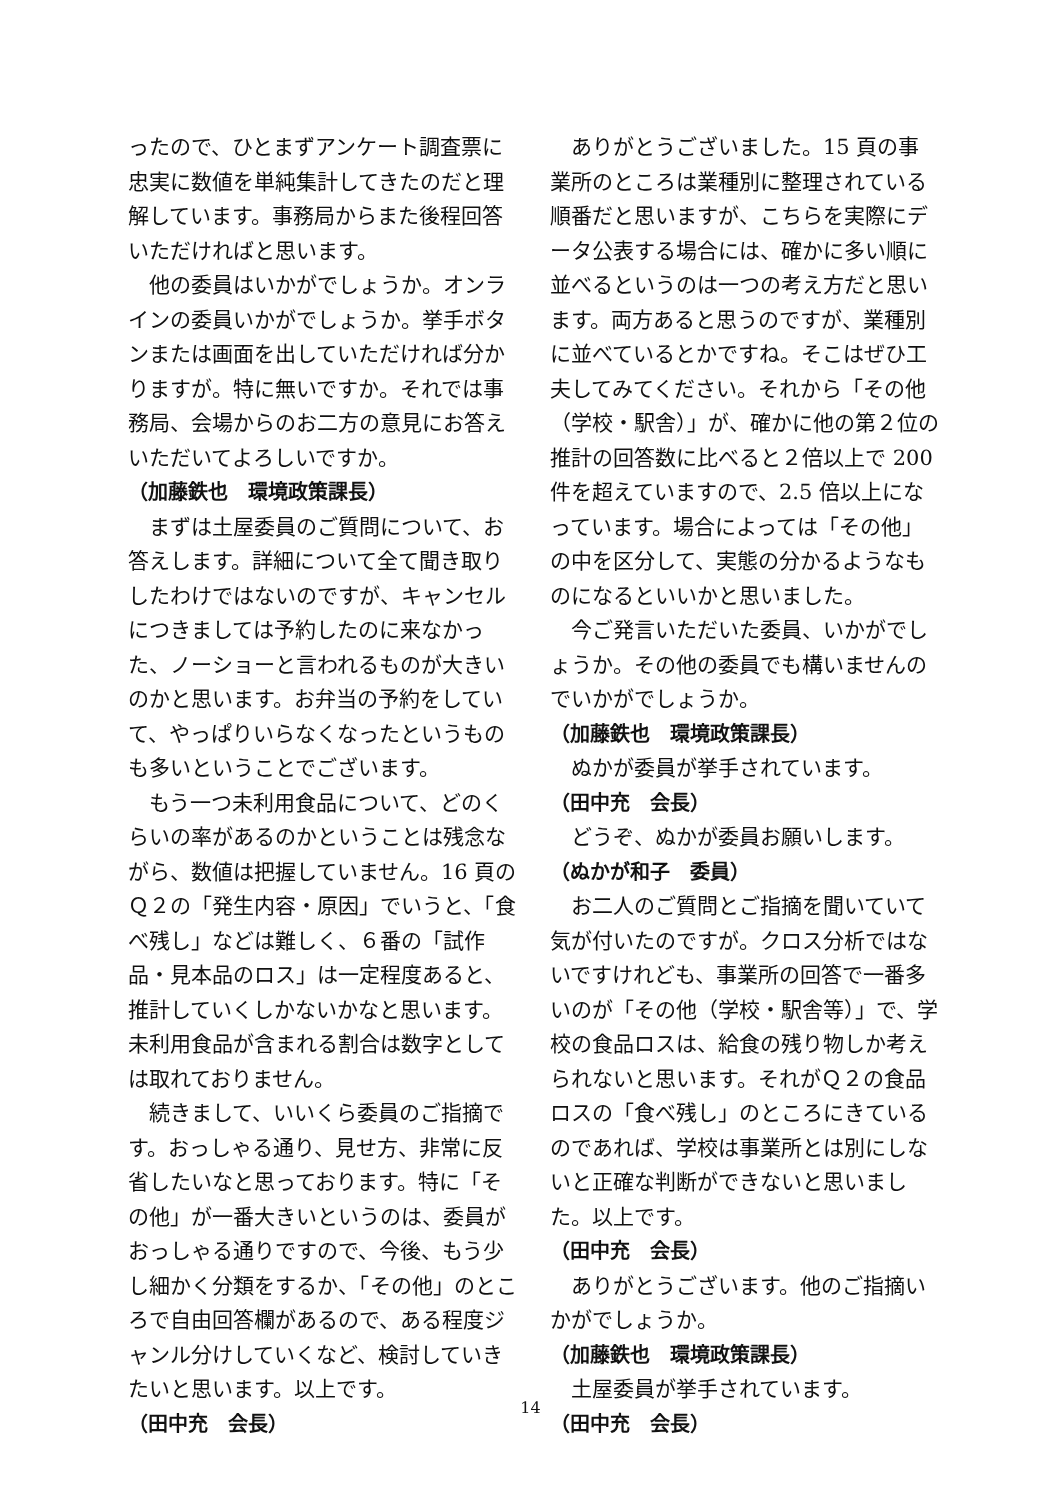ったので、ひとまずアンケート調査票に忠実に数値を単純集計してきたのだと理解しています。事務局からまた後程回答いただければと思います。
他の委員はいかがでしょうか。オンラインの委員いかがでしょうか。挙手ボタンまたは画面を出していただければ分かりますが。特に無いですか。それでは事務局、会場からのお二方の意見にお答えいただいてよろしいですか。
（加藤鉄也　環境政策課長）
まずは土屋委員のご質問について、お答えします。詳細について全て聞き取りしたわけではないのですが、キャンセルにつきましては予約したのに来なかった、ノーショーと言われるものが大きいのかと思います。お弁当の予約をしていて、やっぱりいらなくなったというものも多いということでございます。
もう一つ未利用食品について、どのくらいの率があるのかということは残念ながら、数値は把握していません。16 頁のＱ２の「発生内容・原因」でいうと、「食べ残し」などは難しく、６番の「試作品・見本品のロス」は一定程度あると、推計していくしかないかなと思います。未利用食品が含まれる割合は数字としては取れておりません。
続きまして、いいくら委員のご指摘です。おっしゃる通り、見せ方、非常に反省したいなと思っております。特に「その他」が一番大きいというのは、委員がおっしゃる通りですので、今後、もう少し細かく分類をするか、「その他」のところで自由回答欄があるので、ある程度ジャンル分けしていくなど、検討していきたいと思います。以上です。
（田中充　会長）
ありがとうございました。15 頁の事業所のところは業種別に整理されている順番だと思いますが、こちらを実際にデータ公表する場合には、確かに多い順に並べるというのは一つの考え方だと思います。両方あると思うのですが、業種別に並べているとかですね。そこはぜひ工夫してみてください。それから「その他（学校・駅舎）」が、確かに他の第２位の推計の回答数に比べると２倍以上で 200 件を超えていますので、2.5 倍以上になっています。場合によっては「その他」の中を区分して、実態の分かるようなものになるといいかと思いました。
今ご発言いただいた委員、いかがでしょうか。その他の委員でも構いませんのでいかがでしょうか。
（加藤鉄也　環境政策課長）
ぬかが委員が挙手されています。
（田中充　会長）
どうぞ、ぬかが委員お願いします。
（ぬかが和子　委員）
お二人のご質問とご指摘を聞いていて気が付いたのですが。クロス分析ではないですけれども、事業所の回答で一番多いのが「その他（学校・駅舎等）」で、学校の食品ロスは、給食の残り物しか考えられないと思います。それがＱ２の食品ロスの「食べ残し」のところにきているのであれば、学校は事業所とは別にしないと正確な判断ができないと思いました。以上です。
（田中充　会長）
ありがとうございます。他のご指摘いかがでしょうか。
（加藤鉄也　環境政策課長）
土屋委員が挙手されています。
（田中充　会長）
14